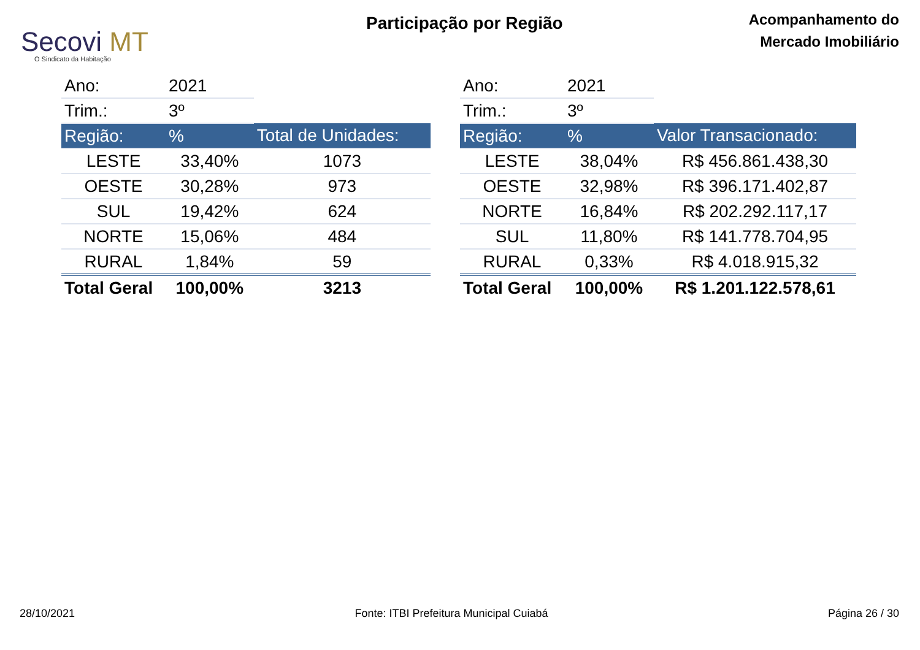Secovi MT
O Sindicato da Habitação
Participação por Região
Acompanhamento do
Mercado Imobiliário
| Ano: | 2021 | |
| Trim.: | 3º | |
| Região: | % | Total de Unidades: |
| LESTE | 33,40% | 1073 |
| OESTE | 30,28% | 973 |
| SUL | 19,42% | 624 |
| NORTE | 15,06% | 484 |
| RURAL | 1,84% | 59 |
| Total Geral | 100,00% | 3213 |
| Ano: | 2021 | |
| Trim.: | 3º | |
| Região: | % | Valor Transacionado: |
| LESTE | 38,04% | R$ 456.861.438,30 |
| OESTE | 32,98% | R$ 396.171.402,87 |
| NORTE | 16,84% | R$ 202.292.117,17 |
| SUL | 11,80% | R$ 141.778.704,95 |
| RURAL | 0,33% | R$ 4.018.915,32 |
| Total Geral | 100,00% | R$ 1.201.122.578,61 |
28/10/2021 Fonte: ITBI Prefeitura Municipal Cuiabá Página 26 / 30